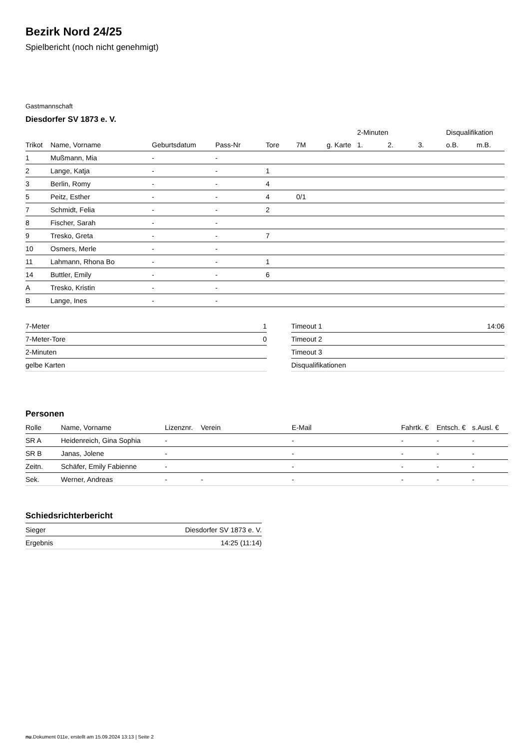Bezirk Nord 24/25
Spielbericht (noch nicht genehmigt)
Gastmannschaft
Diesdorfer SV 1873 e. V.
| | | | | | | | 2-Minuten | | | Disqualifikation | |
| --- | --- | --- | --- | --- | --- | --- | --- | --- | --- | --- | --- |
| Trikot | Name, Vorname | Geburtsdatum | Pass-Nr | Tore | 7M | g. Karte | 1. | 2. | 3. | o.B. | m.B. |
| 1 | Mußmann, Mia | - | - | | | | | | | | |
| 2 | Lange, Katja | - | - | 1 | | | | | | | |
| 3 | Berlin, Romy | - | - | 4 | | | | | | | |
| 5 | Peitz, Esther | - | - | 4 | 0/1 | | | | | | |
| 7 | Schmidt, Felia | - | - | 2 | | | | | | | |
| 8 | Fischer, Sarah | - | - | | | | | | | | |
| 9 | Tresko, Greta | - | - | 7 | | | | | | | |
| 10 | Osmers, Merle | - | - | | | | | | | | |
| 11 | Lahmann, Rhona Bo | - | - | 1 | | | | | | | |
| 14 | Buttler, Emily | - | - | 6 | | | | | | | |
| A | Tresko, Kristin | - | - | | | | | | | | |
| B | Lange, Ines | - | - | | | | | | | | |
| 7-Meter | 1 |
| 7-Meter-Tore | 0 |
| 2-Minuten | |
| gelbe Karten | |
| Timeout 1 | 14:06 |
| Timeout 2 | |
| Timeout 3 | |
| Disqualifikationen | |
Personen
| Rolle | Name, Vorname | Lizenznr. | Verein | E-Mail | Fahrtk. € | Entsch. € | s.Ausl. € |
| --- | --- | --- | --- | --- | --- | --- | --- |
| SR A | Heidenreich, Gina Sophia | - | | - | - | - | - |
| SR B | Janas, Jolene | - | | - | - | - | - |
| Zeitn. | Schäfer, Emily Fabienne | - | | - | - | - | - |
| Sek. | Werner, Andreas | - | - | - | - | - | - |
Schiedsrichterbericht
| Sieger | Diesdorfer SV 1873 e. V. |
| Ergebnis | 14:25 (11:14) |
nu.Dokument 011e, erstellt am 15.09.2024 13:13 | Seite 2